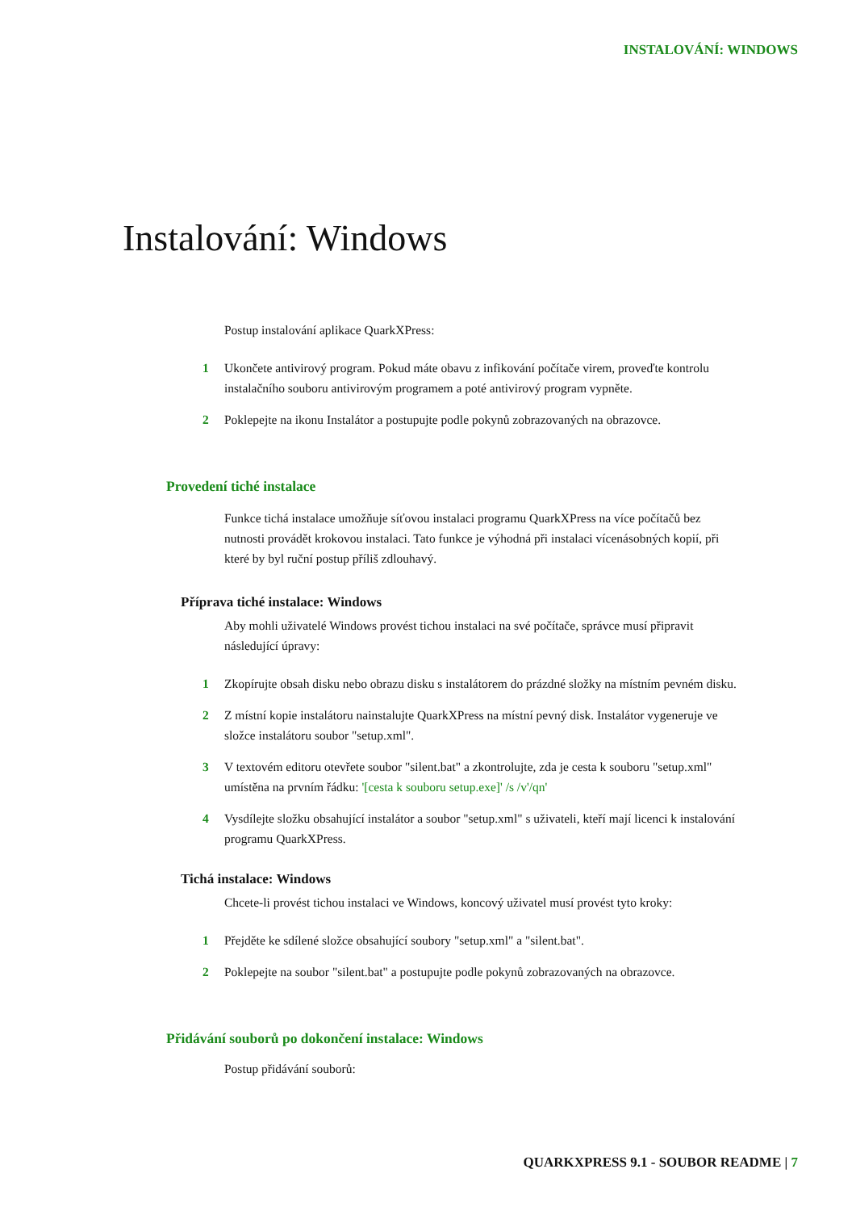INSTALOVÁNÍ: WINDOWS
Instalování: Windows
Postup instalování aplikace QuarkXPress:
1 Ukončete antivirový program. Pokud máte obavu z infikování počítače virem, proveďte kontrolu instalačního souboru antivirovým programem a poté antivirový program vypněte.
2 Poklepejte na ikonu Instalátor a postupujte podle pokynů zobrazovaných na obrazovce.
Provedení tiché instalace
Funkce tichá instalace umožňuje síťovou instalaci programu QuarkXPress na více počítačů bez nutnosti provádět krokovou instalaci. Tato funkce je výhodná při instalaci vícenásobných kopií, při které by byl ruční postup příliš zdlouhavý.
Příprava tiché instalace: Windows
Aby mohli uživatelé Windows provést tichou instalaci na své počítače, správce musí připravit následující úpravy:
1 Zkopírujte obsah disku nebo obrazu disku s instalátorem do prázdné složky na místním pevném disku.
2 Z místní kopie instalátoru nainstalujte QuarkXPress na místní pevný disk. Instalátor vygeneruje ve složce instalátoru soubor "setup.xml".
3 V textovém editoru otevřete soubor "silent.bat" a zkontrolujte, zda je cesta k souboru "setup.xml" umístěna na prvním řádku: '[cesta k souboru setup.exe]' /s /v'/qn'
4 Vysdílejte složku obsahující instalátor a soubor "setup.xml" s uživateli, kteří mají licenci k instalování programu QuarkXPress.
Tichá instalace: Windows
Chcete-li provést tichou instalaci ve Windows, koncový uživatel musí provést tyto kroky:
1 Přejděte ke sdílené složce obsahující soubory "setup.xml" a "silent.bat".
2 Poklepejte na soubor "silent.bat" a postupujte podle pokynů zobrazovaných na obrazovce.
Přidávání souborů po dokončení instalace: Windows
Postup přidávání souborů:
QUARKXPRESS 9.1 - SOUBOR README | 7